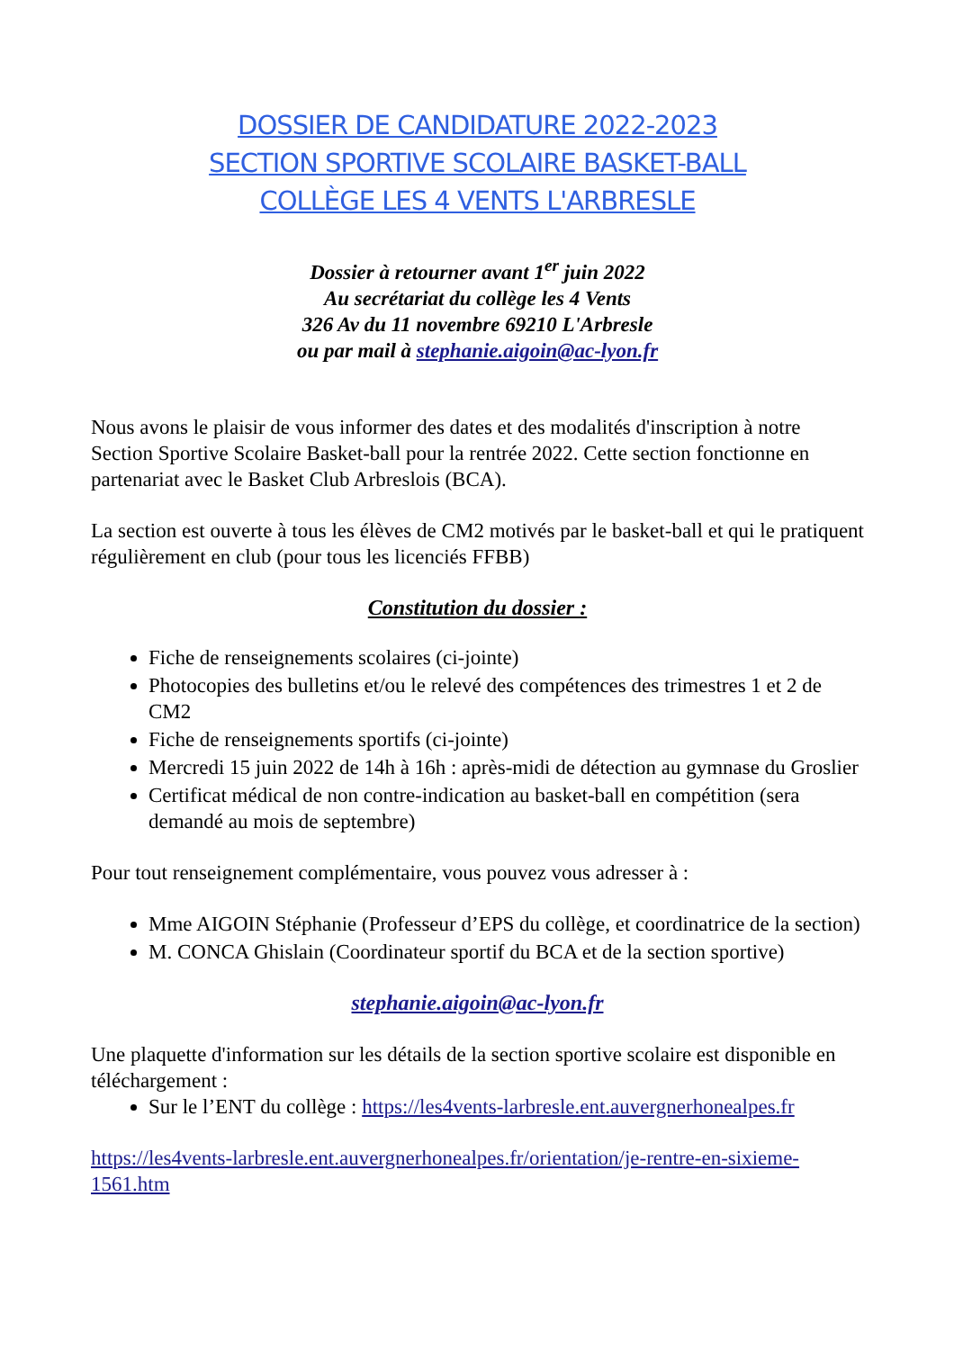DOSSIER DE CANDIDATURE 2022-2023
SECTION SPORTIVE SCOLAIRE BASKET-BALL
COLLÈGE LES 4 VENTS L'ARBRESLE
Dossier à retourner avant 1<sup>er</sup> juin 2022
Au secrétariat du collège les 4 Vents
326 Av du 11 novembre 69210 L'Arbresle
ou par mail à stephanie.aigoin@ac-lyon.fr
Nous avons le plaisir de vous informer des dates et des modalités d'inscription à notre Section Sportive Scolaire Basket-ball pour la rentrée 2022. Cette section fonctionne en partenariat avec le Basket Club Arbreslois (BCA).
La section est ouverte à tous les élèves de CM2 motivés par le basket-ball et qui le pratiquent régulièrement en club (pour tous les licenciés FFBB)
Constitution du dossier :
Fiche de renseignements scolaires (ci-jointe)
Photocopies des bulletins et/ou le relevé des compétences des trimestres 1 et 2 de CM2
Fiche de renseignements sportifs (ci-jointe)
Mercredi 15 juin 2022 de 14h à 16h : après-midi de détection au gymnase du Groslier
Certificat médical de non contre-indication au basket-ball en compétition (sera demandé au mois de septembre)
Pour tout renseignement complémentaire, vous pouvez vous adresser à :
Mme AIGOIN Stéphanie (Professeur d’EPS du collège, et coordinatrice de la section)
M. CONCA Ghislain (Coordinateur sportif du BCA et de la section sportive)
stephanie.aigoin@ac-lyon.fr
Une plaquette d'information sur les détails de la section sportive scolaire est disponible en téléchargement :
Sur le l’ENT du collège : https://les4vents-larbresle.ent.auvergnerhonealpes.fr
https://les4vents-larbresle.ent.auvergnerhonealpes.fr/orientation/je-rentre-en-sixieme-1561.htm